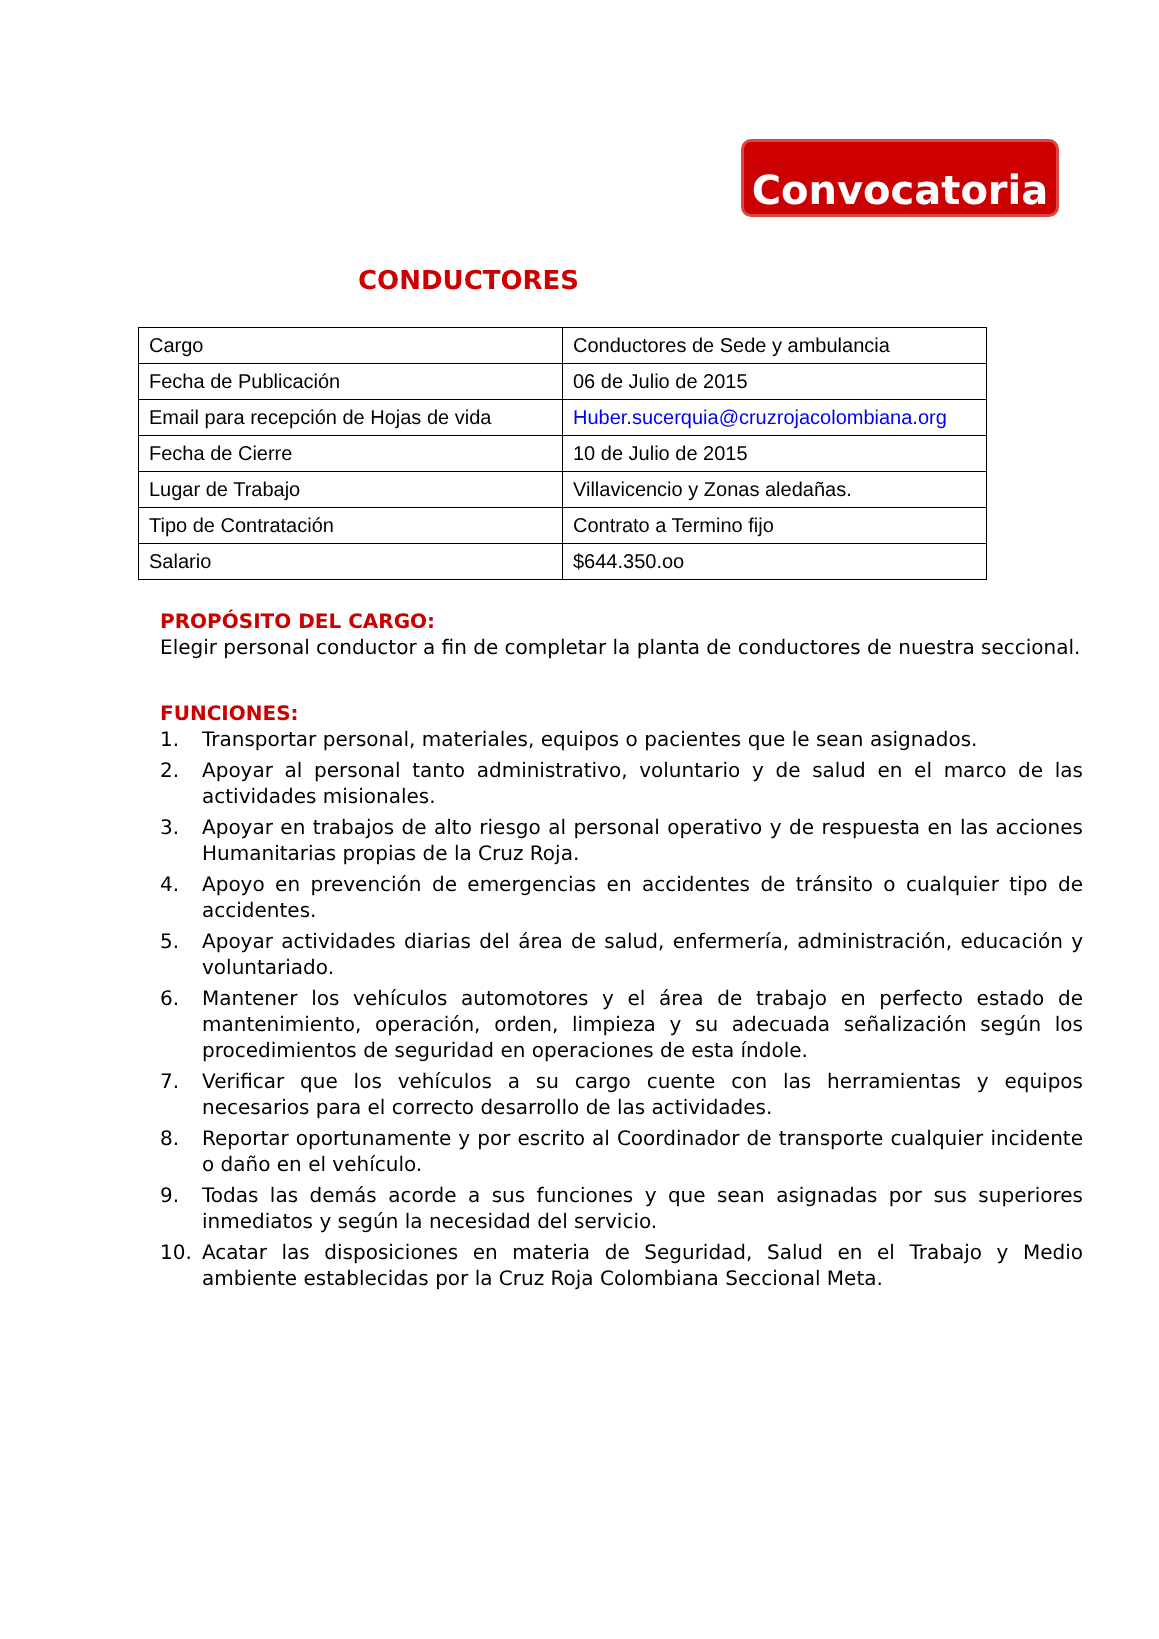Convocatoria
CONDUCTORES
| Cargo | Conductores de Sede y ambulancia |
| Fecha de Publicación | 06 de Julio de 2015 |
| Email para recepción de Hojas de vida | Huber.sucerquia@cruzrojacolombiana.org |
| Fecha de Cierre | 10 de Julio de 2015 |
| Lugar de Trabajo | Villavicencio y Zonas aledañas. |
| Tipo de Contratación | Contrato a Termino fijo |
| Salario | $644.350.oo |
PROPÓSITO DEL CARGO:
Elegir personal conductor a fin de completar la planta de conductores de nuestra seccional.
FUNCIONES:
1. Transportar personal, materiales, equipos o pacientes que le sean asignados.
2. Apoyar al personal tanto administrativo, voluntario y de salud en el marco de las actividades misionales.
3. Apoyar en trabajos de alto riesgo al personal operativo y de respuesta en las acciones Humanitarias propias de la Cruz Roja.
4. Apoyo en prevención de emergencias en accidentes de tránsito o cualquier tipo de accidentes.
5. Apoyar actividades diarias del área de salud, enfermería, administración, educación y voluntariado.
6. Mantener los vehículos automotores y el área de trabajo en perfecto estado de mantenimiento, operación, orden, limpieza y su adecuada señalización según los procedimientos de seguridad en operaciones de esta índole.
7. Verificar que los vehículos a su cargo cuente con las herramientas y equipos necesarios para el correcto desarrollo de las actividades.
8. Reportar oportunamente y por escrito al Coordinador de transporte cualquier incidente o daño en el vehículo.
9. Todas las demás acorde a sus funciones y que sean asignadas por sus superiores inmediatos y según la necesidad del servicio.
10. Acatar las disposiciones en materia de Seguridad, Salud en el Trabajo y Medio ambiente establecidas por la Cruz Roja Colombiana Seccional Meta.